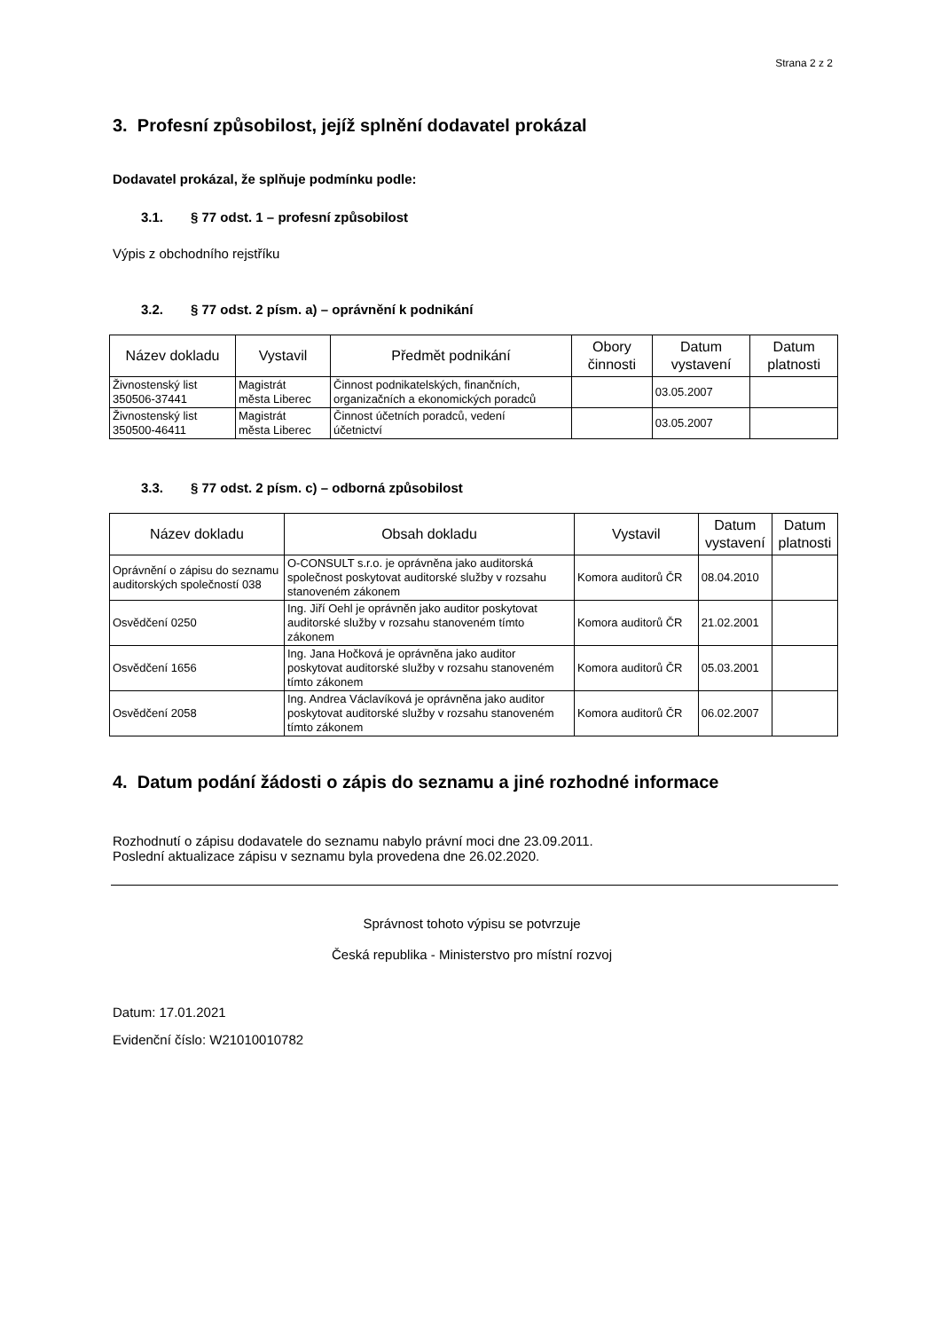Strana 2 z 2
3. Profesní způsobilost, jejíž splnění dodavatel prokázal
Dodavatel prokázal, že splňuje podmínku podle:
3.1. § 77 odst. 1 – profesní způsobilost
Výpis z obchodního rejstříku
3.2. § 77 odst. 2 písm. a) – oprávnění k podnikání
| Název dokladu | Vystavil | Předmět podnikání | Obory činnosti | Datum vystavení | Datum platnosti |
| --- | --- | --- | --- | --- | --- |
| Živnostenský list 350506-37441 | Magistrát města Liberec | Činnost podnikatelských, finančních, organizačních a ekonomických poradců | | 03.05.2007 | |
| Živnostenský list 350500-46411 | Magistrát města Liberec | Činnost účetních poradců, vedení účetnictví | | 03.05.2007 | |
3.3. § 77 odst. 2 písm. c) – odborná způsobilost
| Název dokladu | Obsah dokladu | Vystavil | Datum vystavení | Datum platnosti |
| --- | --- | --- | --- | --- |
| Oprávnění o zápisu do seznamu auditorských společností 038 | O-CONSULT s.r.o. je oprávněna jako auditorská společnost poskytovat auditorské služby v rozsahu stanoveném zákonem | Komora auditorů ČR | 08.04.2010 | |
| Osvědčení 0250 | Ing. Jiří Oehl je oprávněn jako auditor poskytovat auditorské služby v rozsahu stanoveném tímto zákonem | Komora auditorů ČR | 21.02.2001 | |
| Osvědčení 1656 | Ing. Jana Hočková je oprávněna jako auditor poskytovat auditorské služby v rozsahu stanoveném tímto zákonem | Komora auditorů ČR | 05.03.2001 | |
| Osvědčení 2058 | Ing. Andrea Václavíková je oprávněna jako auditor poskytovat auditorské služby v rozsahu stanoveném tímto zákonem | Komora auditorů ČR | 06.02.2007 | |
4. Datum podání žádosti o zápis do seznamu a jiné rozhodné informace
Rozhodnutí o zápisu dodavatele do seznamu nabylo právní moci dne 23.09.2011.
Poslední aktualizace zápisu v seznamu byla provedena dne 26.02.2020.
Správnost tohoto výpisu se potvrzuje
Česká republika - Ministerstvo pro místní rozvoj
Datum: 17.01.2021
Evidenční číslo: W21010010782